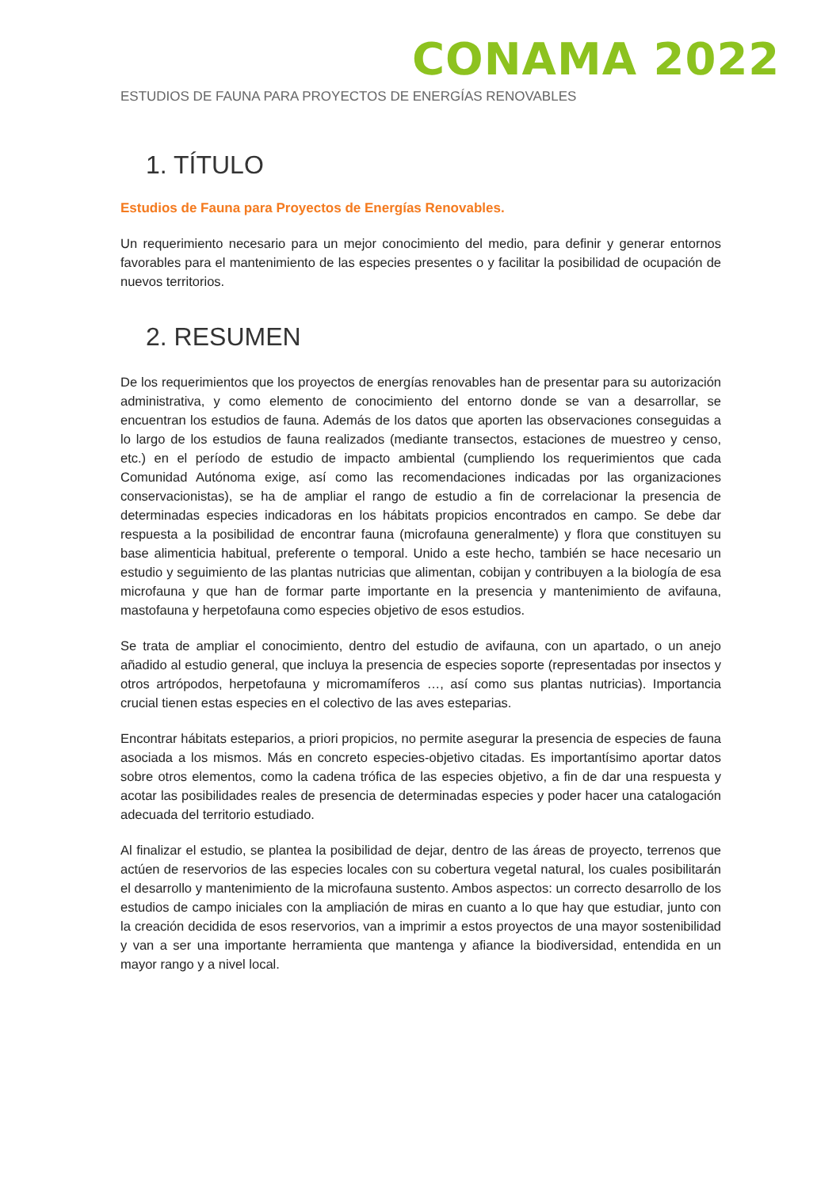CONAMA 2022
ESTUDIOS DE FAUNA PARA PROYECTOS DE ENERGÍAS RENOVABLES
1. TÍTULO
Estudios de Fauna para Proyectos de Energías Renovables.
Un requerimiento necesario para un mejor conocimiento del medio, para definir y generar entornos favorables para el mantenimiento de las especies presentes o y facilitar la posibilidad de ocupación de nuevos territorios.
2. RESUMEN
De los requerimientos que los proyectos de energías renovables han de presentar para su autorización administrativa, y como elemento de conocimiento del entorno donde se van a desarrollar, se encuentran los estudios de fauna. Además de los datos que aporten las observaciones conseguidas a lo largo de los estudios de fauna realizados (mediante transectos, estaciones de muestreo y censo, etc.) en el período de estudio de impacto ambiental (cumpliendo los requerimientos que cada Comunidad Autónoma exige, así como las recomendaciones indicadas por las organizaciones conservacionistas), se ha de ampliar el rango de estudio a fin de correlacionar la presencia de determinadas especies indicadoras en los hábitats propicios encontrados en campo. Se debe dar respuesta a la posibilidad de encontrar fauna (microfauna generalmente) y flora que constituyen su base alimenticia habitual, preferente o temporal. Unido a este hecho, también se hace necesario un estudio y seguimiento de las plantas nutricias que alimentan, cobijan y contribuyen a la biología de esa microfauna y que han de formar parte importante en la presencia y mantenimiento de avifauna, mastofauna y herpetofauna como especies objetivo de esos estudios.
Se trata de ampliar el conocimiento, dentro del estudio de avifauna, con un apartado, o un anejo añadido al estudio general, que incluya la presencia de especies soporte (representadas por insectos y otros artrópodos, herpetofauna y micromamíferos …, así como sus plantas nutricias). Importancia crucial tienen estas especies en el colectivo de las aves esteparias.
Encontrar hábitats esteparios, a priori propicios, no permite asegurar la presencia de especies de fauna asociada a los mismos. Más en concreto especies-objetivo citadas. Es importantísimo aportar datos sobre otros elementos, como la cadena trófica de las especies objetivo, a fin de dar una respuesta y acotar las posibilidades reales de presencia de determinadas especies y poder hacer una catalogación adecuada del territorio estudiado.
Al finalizar el estudio, se plantea la posibilidad de dejar, dentro de las áreas de proyecto, terrenos que actúen de reservorios de las especies locales con su cobertura vegetal natural, los cuales posibilitarán el desarrollo y mantenimiento de la microfauna sustento. Ambos aspectos: un correcto desarrollo de los estudios de campo iniciales con la ampliación de miras en cuanto a lo que hay que estudiar, junto con la creación decidida de esos reservorios, van a imprimir a estos proyectos de una mayor sostenibilidad y van a ser una importante herramienta que mantenga y afiance la biodiversidad, entendida en un mayor rango y a nivel local.